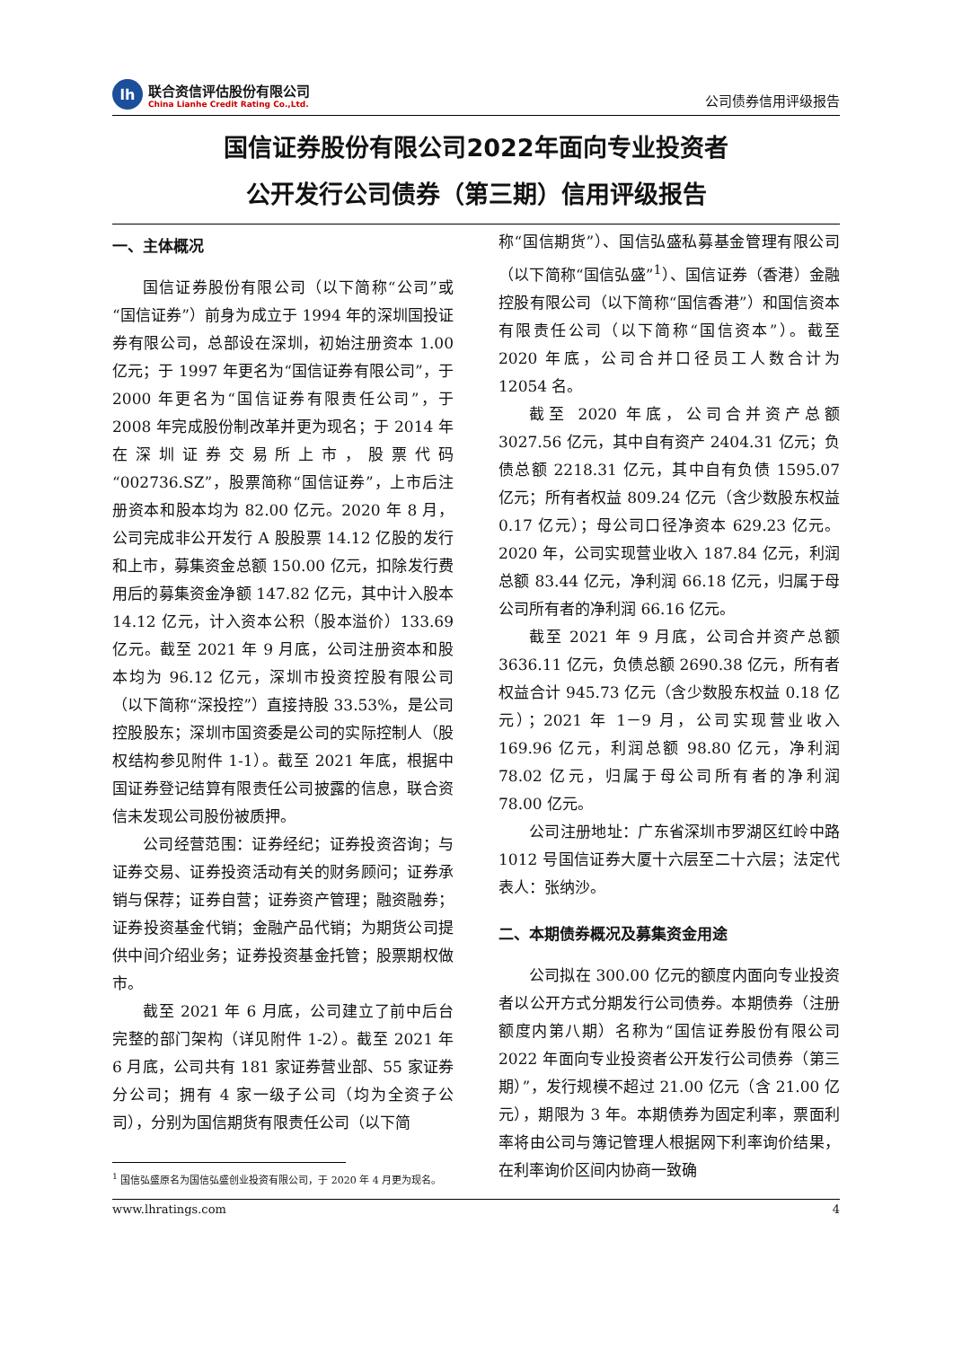lh
联合资信评估股份有限公司
China Lianhe Credit Rating Co.,Ltd.
公司债券信用评级报告
国信证券股份有限公司2022年面向专业投资者
公开发行公司债券（第三期）信用评级报告
一、主体概况
国信证券股份有限公司（以下简称“公司”或“国信证券”）前身为成立于 1994 年的深圳国投证券有限公司，总部设在深圳，初始注册资本 1.00 亿元；于 1997 年更名为“国信证券有限公司”，于 2000 年更名为“国信证券有限责任公司”，于 2008 年完成股份制改革并更为现名；于 2014 年在深圳证券交易所上市，股票代码“002736.SZ”，股票简称“国信证券”，上市后注册资本和股本均为 82.00 亿元。2020 年 8 月，公司完成非公开发行 A 股股票 14.12 亿股的发行和上市，募集资金总额 150.00 亿元，扣除发行费用后的募集资金净额 147.82 亿元，其中计入股本 14.12 亿元，计入资本公积（股本溢价）133.69 亿元。截至 2021 年 9 月底，公司注册资本和股本均为 96.12 亿元，深圳市投资控股有限公司（以下简称“深投控”）直接持股 33.53%，是公司控股股东；深圳市国资委是公司的实际控制人（股权结构参见附件 1-1）。截至 2021 年底，根据中国证券登记结算有限责任公司披露的信息，联合资信未发现公司股份被质押。
公司经营范围：证券经纪；证券投资咨询；与证券交易、证券投资活动有关的财务顾问；证券承销与保荐；证券自营；证券资产管理；融资融券；证券投资基金代销；金融产品代销；为期货公司提供中间介绍业务；证券投资基金托管；股票期权做市。
截至 2021 年 6 月底，公司建立了前中后台完整的部门架构（详见附件 1-2）。截至 2021 年 6 月底，公司共有 181 家证券营业部、55 家证券分公司；拥有 4 家一级子公司（均为全资子公司），分别为国信期货有限责任公司（以下简
<sup>1</sup> 国信弘盛原名为国信弘盛创业投资有限公司，于 2020 年 4 月更为现名。
称“国信期货”）、国信弘盛私募基金管理有限公司（以下简称“国信弘盛”<sup>1</sup>）、国信证券（香港）金融控股有限公司（以下简称“国信香港”）和国信资本有限责任公司（以下简称“国信资本”）。截至 2020 年底，公司合并口径员工人数合计为 12054 名。
截至 2020 年底，公司合并资产总额 3027.56 亿元，其中自有资产 2404.31 亿元；负债总额 2218.31 亿元，其中自有负债 1595.07 亿元；所有者权益 809.24 亿元（含少数股东权益 0.17 亿元）；母公司口径净资本 629.23 亿元。2020 年，公司实现营业收入 187.84 亿元，利润总额 83.44 亿元，净利润 66.18 亿元，归属于母公司所有者的净利润 66.16 亿元。
截至 2021 年 9 月底，公司合并资产总额 3636.11 亿元，负债总额 2690.38 亿元，所有者权益合计 945.73 亿元（含少数股东权益 0.18 亿元）；2021 年 1－9 月，公司实现营业收入 169.96 亿元，利润总额 98.80 亿元，净利润 78.02 亿元，归属于母公司所有者的净利润 78.00 亿元。
公司注册地址：广东省深圳市罗湖区红岭中路 1012 号国信证券大厦十六层至二十六层；法定代表人：张纳沙。
二、本期债券概况及募集资金用途
公司拟在 300.00 亿元的额度内面向专业投资者以公开方式分期发行公司债券。本期债券（注册额度内第八期）名称为“国信证券股份有限公司 2022 年面向专业投资者公开发行公司债券（第三期）”，发行规模不超过 21.00 亿元（含 21.00 亿元），期限为 3 年。本期债券为固定利率，票面利率将由公司与簿记管理人根据网下利率询价结果，在利率询价区间内协商一致确
www.lhratings.com 4